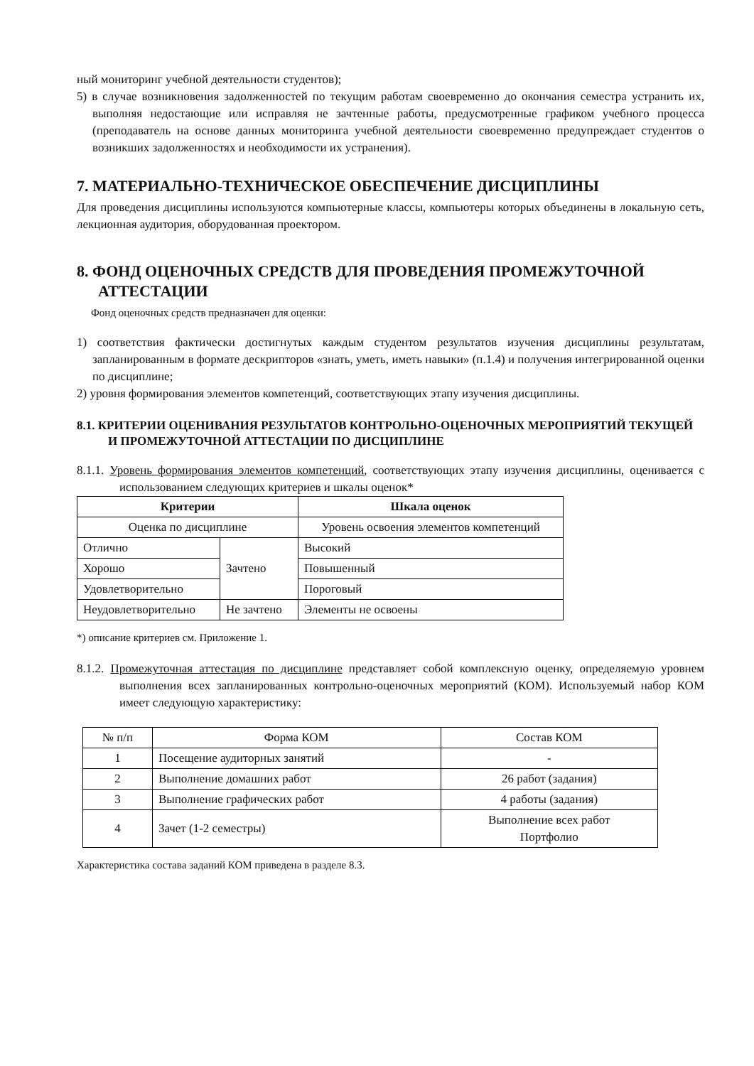ный мониторинг учебной деятельности студентов);
5) в случае возникновения задолженностей по текущим работам своевременно до окончания семестра устранить их, выполняя недостающие или исправляя не зачтенные работы, предусмотренные графиком учебного процесса (преподаватель на основе данных мониторинга учебной деятельности своевременно предупреждает студентов о возникших задолженностях и необходимости их устранения).
7. МАТЕРИАЛЬНО-ТЕХНИЧЕСКОЕ ОБЕСПЕЧЕНИЕ ДИСЦИПЛИНЫ
Для проведения дисциплины используются компьютерные классы, компьютеры которых объединены в локальную сеть, лекционная аудитория, оборудованная проектором.
8. ФОНД ОЦЕНОЧНЫХ СРЕДСТВ ДЛЯ ПРОВЕДЕНИЯ ПРОМЕЖУТОЧНОЙ АТТЕСТАЦИИ
Фонд оценочных средств предназначен для оценки:
1) соответствия фактически достигнутых каждым студентом результатов изучения дисциплины результатам, запланированным в формате дескрипторов «знать, уметь, иметь навыки» (п.1.4) и получения интегрированной оценки по дисциплине;
2) уровня формирования элементов компетенций, соответствующих этапу изучения дисциплины.
8.1. КРИТЕРИИ ОЦЕНИВАНИЯ РЕЗУЛЬТАТОВ КОНТРОЛЬНО-ОЦЕНОЧНЫХ МЕРОПРИЯТИЙ ТЕКУЩЕЙ И ПРОМЕЖУТОЧНОЙ АТТЕСТАЦИИ ПО ДИСЦИПЛИНЕ
8.1.1. Уровень формирования элементов компетенций, соответствующих этапу изучения дисциплины, оценивается с использованием следующих критериев и шкалы оценок*
| Критерии | | Шкала оценок |
| --- | --- | --- |
| Оценка по дисциплине | | Уровень освоения элементов компетенций |
| Отлично | Зачтено | Высокий |
| Хорошо | | Повышенный |
| Удовлетворительно | | Пороговый |
| Неудовлетворительно | Не зачтено | Элементы не освоены |
*) описание критериев см. Приложение 1.
8.1.2. Промежуточная аттестация по дисциплине представляет собой комплексную оценку, определяемую уровнем выполнения всех запланированных контрольно-оценочных мероприятий (КОМ). Используемый набор КОМ имеет следующую характеристику:
| № п/п | Форма КОМ | Состав КОМ |
| 1 | Посещение аудиторных занятий | - |
| 2 | Выполнение домашних работ | 26 работ (задания) |
| 3 | Выполнение графических работ | 4 работы (задания) |
| 4 | Зачет (1-2 семестры) | Выполнение всех работ Портфолио |
Характеристика состава заданий КОМ приведена в разделе 8.3.